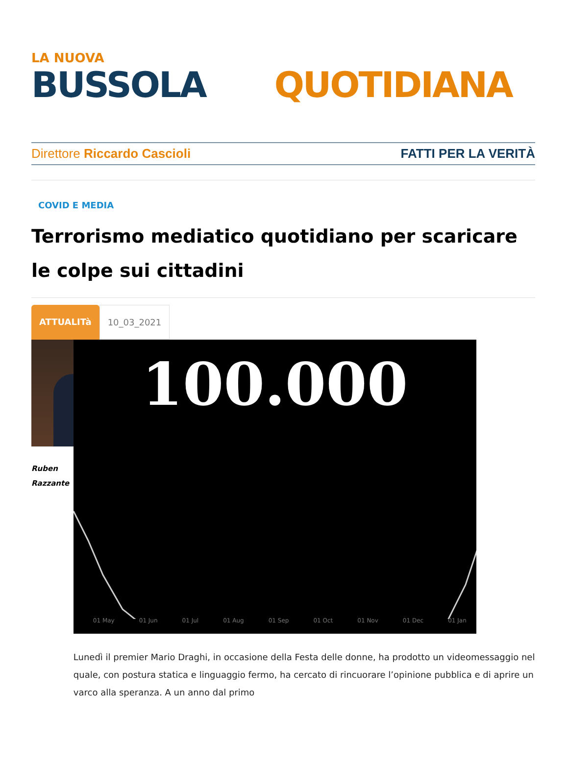LA NUOVA
BUSSOLA QUOTIDIANA
Direttore Riccardo Cascioli FATTI PER LA VERITÀ
COVID E MEDIA
Terrorismo mediatico quotidiano per scaricare le colpe sui cittadini
ATTUALITà 10_03_2021
Ruben
Razzante
100.000
01 May 01 Jun 01 Jul 01 Aug 01 Sep 01 Oct 01 Nov 01 Dec 01 Jan
Lunedì il premier Mario Draghi, in occasione della Festa delle donne, ha prodotto un videomessaggio nel quale, con postura statica e linguaggio fermo, ha cercato di rincuorare l’opinione pubblica e di aprire un varco alla speranza. A un anno dal primo